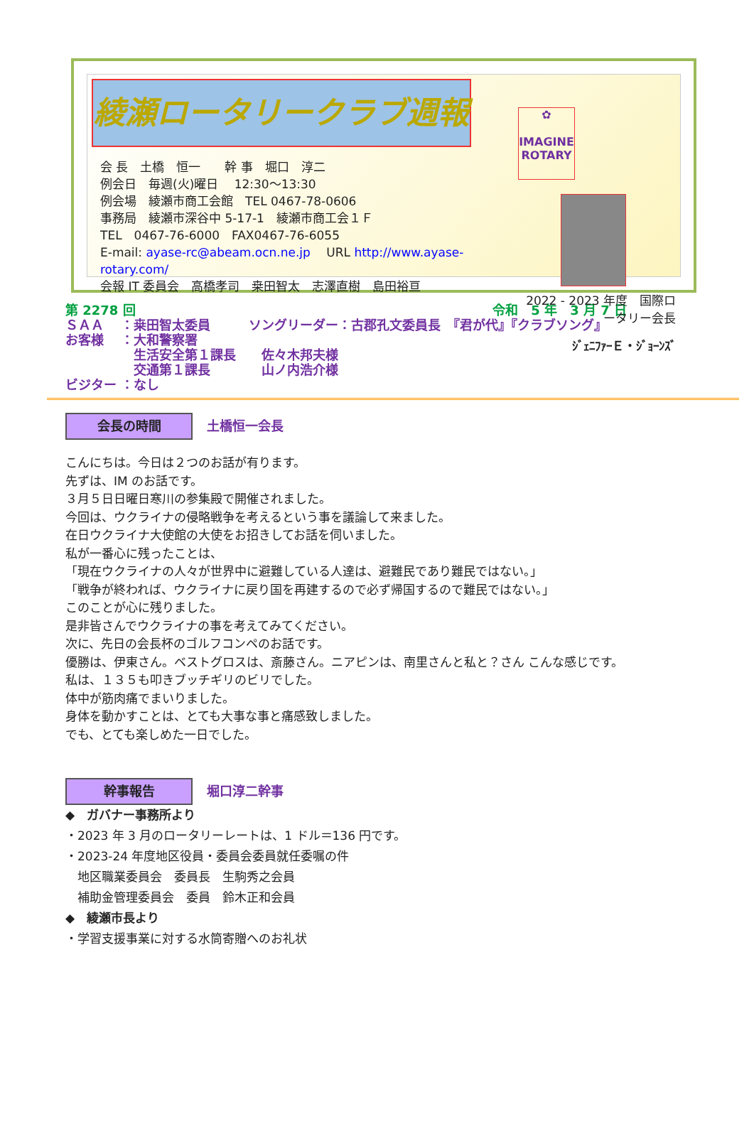綾瀬ロータリークラブ週報
会 長　土橋　恒一　　幹 事　堀口　淳二
例会日　毎週(火)曜日　 12:30～13:30
例会場　綾瀬市商工会館　TEL 0467-78-0606
事務局　綾瀬市深谷中 5-17-1　綾瀬市商工会１Ｆ
TEL　0467-76-6000　FAX0467-76-6055
E-mail: ayase-rc@abeam.ocn.ne.jp　 URL http://www.ayase-rotary.com/
会報 IT 委員会　高橋孝司　桒田智太　志澤直樹　島田裕亘
✿
IMAGINE
ROTARY
2022 - 2023 年度　国際ロータリー会長
ｼﾞｪﾆﾌｧｰＥ・ｼﾞｮｰﾝｽﾞ
第 2278 回 令和　5 年　3 月 7 日
ＳＡＡ　 ：桒田智太委員　　　ソングリーダー：古郡孔文委員長　『君が代』『クラブソング』
お客様　 ：大和警察署
　　　　　 生活安全第１課長　　佐々木邦夫様
　　　　　 交通第１課長　　　　山ノ内浩介様
ビジター ：なし
会長の時間 土橋恒一会長
こんにちは。今日は２つのお話が有ります。
先ずは、IM のお話です。
３月５日日曜日寒川の参集殿で開催されました。
今回は、ウクライナの侵略戦争を考えるという事を議論して来ました。
在日ウクライナ大使館の大使をお招きしてお話を伺いました。
私が一番心に残ったことは、
「現在ウクライナの人々が世界中に避難している人達は、避難民であり難民ではない。」
「戦争が終われば、ウクライナに戻り国を再建するので必ず帰国するので難民ではない。」
このことが心に残りました。
是非皆さんでウクライナの事を考えてみてください。
次に、先日の会長杯のゴルフコンペのお話です。
優勝は、伊東さん。ベストグロスは、斎藤さん。ニアピンは、南里さんと私と？さん こんな感じです。
私は、１３５も叩きブッチギリのビリでした。
体中が筋肉痛でまいりました。
身体を動かすことは、とても大事な事と痛感致しました。
でも、とても楽しめた一日でした。
幹事報告 堀口淳二幹事
◆　ガバナー事務所より
・2023 年 3 月のロータリーレートは、1 ドル＝136 円です。
・2023-24 年度地区役員・委員会委員就任委嘱の件
　地区職業委員会　委員長　生駒秀之会員
　補助金管理委員会　委員　鈴木正和会員
◆　綾瀬市長より
・学習支援事業に対する水筒寄贈へのお礼状